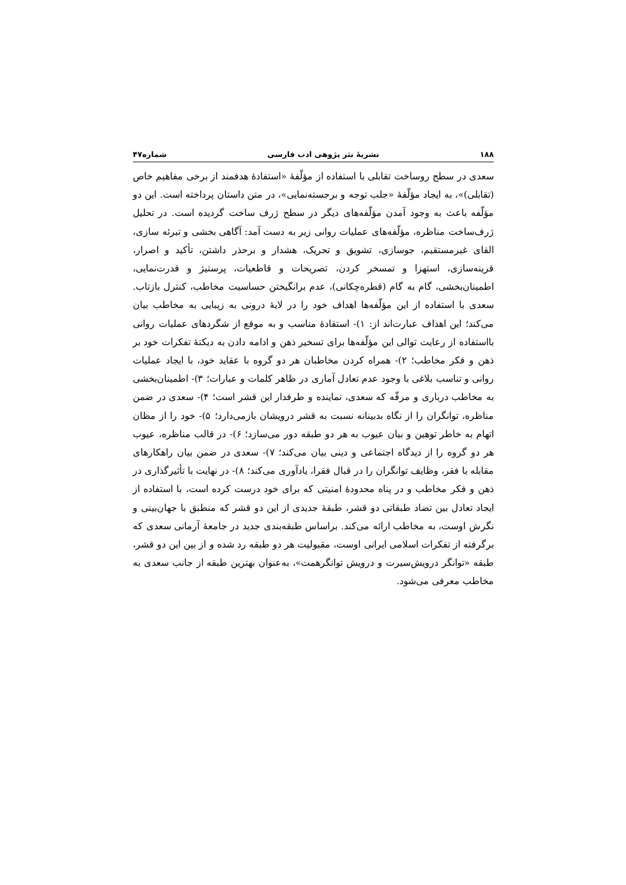۱۸۸ نشریهٔ نثر پژوهی ادب فارسی شماره۴۷
سعدی در سطح روساخت تقابلی با استفاده از مؤلّفهٔ «استفادهٔ هدفمند از برخی مفاهیم خاص (تقابلی)»، به ایجاد مؤلّفهٔ «جلب توجه و برجسته‌نمایی»، در متن داستان پرداخته است. این دو مؤلّفه باعث به وجود آمدن مؤلّفه‌های دیگر در سطح ژرف ساخت گردیده است. در تحلیل ژرف‌ساخت مناظره، مؤلّفه‌های عملیات روانی زیر به دست آمد: آگاهی بخشی و تبرئه سازی، القای غیرمستقیم، جوسازی، تشویق و تحریک، هشدار و برحذر داشتن، تأکید و اصرار، قرینه‌سازی، استهزا و تمسخر کردن، تصریحات و قاطعیات، پرستیژ و قدرت‌نمایی، اطمینان‌بخشی، گام به گام (قطره‌چکانی)، عدم برانگیختن حساسیت مخاطب، کنترل بازتاب. سعدی با استفاده از این مؤلّفه‌ها اهداف خود را در لایهٔ درونی به زیبایی به مخاطب بیان می‌کند؛ این اهداف عبارت‌اند از: ۱)- استفادهٔ مناسب و به موقع از شگردهای عملیات روانی بااستفاده از رعایت توالی این مؤلّفه‌ها برای تسخیر ذهن و ادامه دادن به دیکتهٔ تفکرات خود بر ذهن و فکر مخاطب؛ ۲)- همراه کردن مخاطبان هر دو گروه با عقاید خود، با ایجاد عملیات روانی و تناسب بلاغی با وجود عدم تعادل آماری در ظاهر کلمات و عبارات؛ ۳)- اطمینان‌بخشی به مخاطب درباری و مرفّه که سعدی، نماینده و طرفدار این قشر است؛ ۴)- سعدی در ضمن مناظره، توانگران را از نگاه بدبینانه نسبت به قشر درویشان بازمی‌دارد؛ ۵)- خود را از مظان اتهام به خاطر توهین و بیان عیوب به هر دو طبقه دور می‌سازد؛ ۶)- در قالب مناظره، عیوب هر دو گروه را از دیدگاه اجتماعی و دینی بیان می‌کند؛ ۷)- سعدی در ضمن بیان راهکارهای مقابله با فقر، وظایف توانگران را در قبال فقرا، یادآوری می‌کند؛ ۸)- در نهایت با تأثیرگذاری در ذهن و فکر مخاطب و در پناه محدودهٔ امنیتی که برای خود درست کرده است، با استفاده از ایجاد تعادل بین تضاد طبقاتی دو قشر، طبقهٔ جدیدی از این دو قشر که منطبق با جهان‌بینی و نگرش اوست، به مخاطب ارائه می‌کند. براساس طبقه‌بندی جدید در جامعهٔ آرمانی سعدی که برگرفته از تفکرات اسلامی ایرانی اوست، مقبولیت هر دو طبقه رد شده و از بین این دو قشر، طبقه «توانگر درویش‌سیرت و درویش توانگرهمت»، به‌عنوان بهترین طبقه از جانب سعدی به مخاطب معرفی می‌شود.